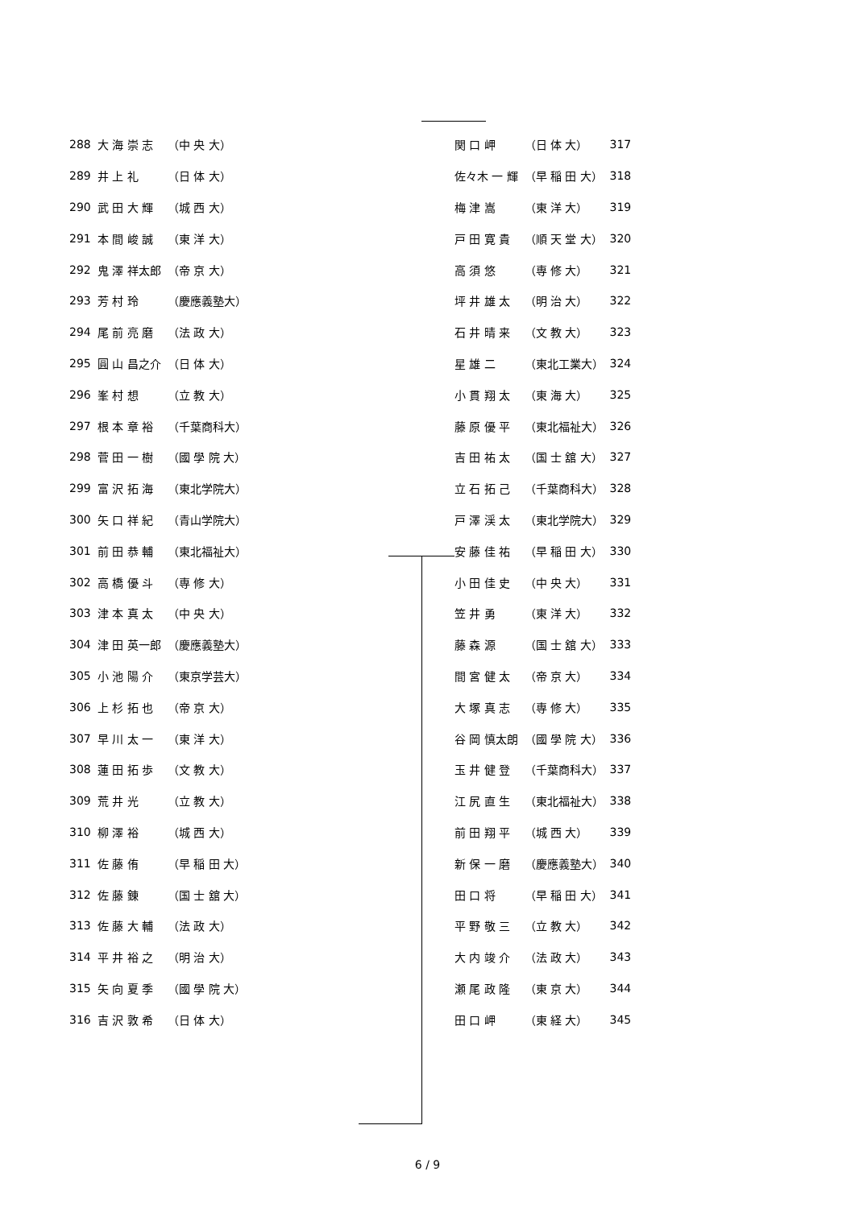| 288 | 大 海 崇 志 | （中 央 大） |
| 289 | 井 上 礼 | （日 体 大） |
| 290 | 武 田 大 輝 | （城 西 大） |
| 291 | 本 間 峻 誠 | （東 洋 大） |
| 292 | 鬼 澤 祥太郎 | （帝 京 大） |
| 293 | 芳 村 玲 | （慶應義塾大） |
| 294 | 尾 前 亮 磨 | （法 政 大） |
| 295 | 圓 山 昌之介 | （日 体 大） |
| 296 | 峯 村 想 | （立 教 大） |
| 297 | 根 本 章 裕 | （千葉商科大） |
| 298 | 菅 田 一 樹 | （國 學 院 大） |
| 299 | 富 沢 拓 海 | （東北学院大） |
| 300 | 矢 口 祥 紀 | （青山学院大） |
| 301 | 前 田 恭 輔 | （東北福祉大） |
| 302 | 高 橋 優 斗 | （専 修 大） |
| 303 | 津 本 真 太 | （中 央 大） |
| 304 | 津 田 英一郎 | （慶應義塾大） |
| 305 | 小 池 陽 介 | （東京学芸大） |
| 306 | 上 杉 拓 也 | （帝 京 大） |
| 307 | 早 川 太 一 | （東 洋 大） |
| 308 | 蓮 田 拓 歩 | （文 教 大） |
| 309 | 荒 井 光 | （立 教 大） |
| 310 | 柳 澤 裕 | （城 西 大） |
| 311 | 佐 藤 侑 | （早 稲 田 大） |
| 312 | 佐 藤 錬 | （国 士 舘 大） |
| 313 | 佐 藤 大 輔 | （法 政 大） |
| 314 | 平 井 裕 之 | （明 治 大） |
| 315 | 矢 向 夏 季 | （國 學 院 大） |
| 316 | 吉 沢 敦 希 | （日 体 大） |
| 関 口 岬 | （日 体 大） | 317 |
| 佐々木 一 輝 | （早 稲 田 大） | 318 |
| 梅 津 嵩 | （東 洋 大） | 319 |
| 戸 田 寛 貴 | （順 天 堂 大） | 320 |
| 高 須 悠 | （専 修 大） | 321 |
| 坪 井 雄 太 | （明 治 大） | 322 |
| 石 井 晴 来 | （文 教 大） | 323 |
| 星 雄 二 | （東北工業大） | 324 |
| 小 貫 翔 太 | （東 海 大） | 325 |
| 藤 原 優 平 | （東北福祉大） | 326 |
| 吉 田 祐 太 | （国 士 舘 大） | 327 |
| 立 石 拓 己 | （千葉商科大） | 328 |
| 戸 澤 渓 太 | （東北学院大） | 329 |
| 安 藤 佳 祐 | （早 稲 田 大） | 330 |
| 小 田 佳 史 | （中 央 大） | 331 |
| 笠 井 勇 | （東 洋 大） | 332 |
| 藤 森 源 | （国 士 舘 大） | 333 |
| 間 宮 健 太 | （帝 京 大） | 334 |
| 大 塚 真 志 | （専 修 大） | 335 |
| 谷 岡 慎太朗 | （國 學 院 大） | 336 |
| 玉 井 健 登 | （千葉商科大） | 337 |
| 江 尻 直 生 | （東北福祉大） | 338 |
| 前 田 翔 平 | （城 西 大） | 339 |
| 新 保 一 磨 | （慶應義塾大） | 340 |
| 田 口 将 | （早 稲 田 大） | 341 |
| 平 野 敬 三 | （立 教 大） | 342 |
| 大 内 竣 介 | （法 政 大） | 343 |
| 瀬 尾 政 隆 | （東 京 大） | 344 |
| 田 口 岬 | （東 経 大） | 345 |
6 / 9